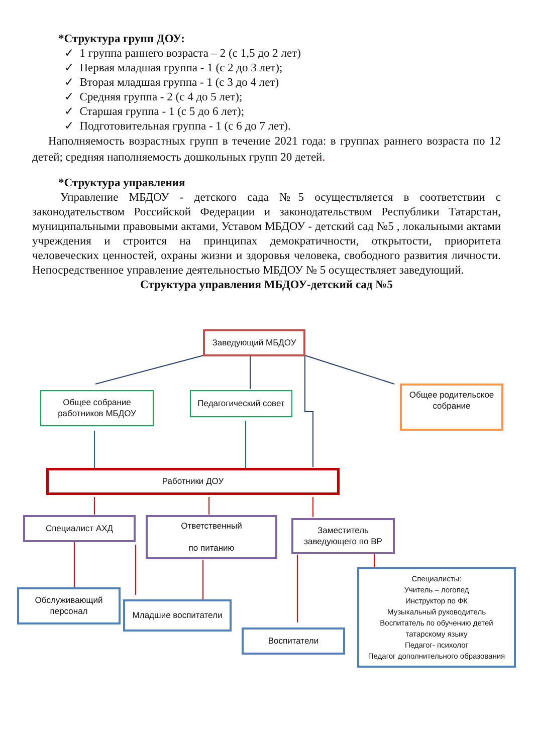*Структура групп ДОУ:
✓ 1 группа раннего возраста – 2 (с 1,5 до 2 лет)
✓ Первая младшая группа - 1 (с 2 до 3 лет);
✓ Вторая младшая группа - 1 (с 3 до 4 лет)
✓ Средняя группа - 2 (с 4 до 5 лет);
✓ Старшая группа - 1 (с 5 до 6 лет);
✓ Подготовительная группа - 1 (с 6 до 7 лет).
Наполняемость возрастных групп в течение 2021 года: в группах раннего возраста по 12 детей; средняя наполняемость дошкольных групп 20 детей.
*Структура управления
Управление МБДОУ - детского сада №5 осуществляется в соответствии с законодательством Российской Федерации и законодательством Республики Татарстан, муниципальными правовыми актами, Уставом МБДОУ - детский сад №5 , локальными актами учреждения и строится на принципах демократичности, открытости, приоритета человеческих ценностей, охраны жизни и здоровья человека, свободного развития личности. Непосредственное управление деятельностью МБДОУ № 5 осуществляет заведующий.
Структура управления МБДОУ-детский сад №5
Заведующий МБДОУ
Общее собрание
работников МБДОУ
Педагогический совет
Общее родительское
собрание
Работники ДОУ
Специалист АХД
Ответственный
по питанию
Заместитель
заведующего по ВР
Обслуживающий
персонал
Младшие воспитатели
Воспитатели
Специалисты:
Учитель – логопед
Инструктор по ФК
Музыкальный руководитель
Воспитатель по обучению детей
татарскому языку
Педагог- психолог
Педагог дополнительного образования